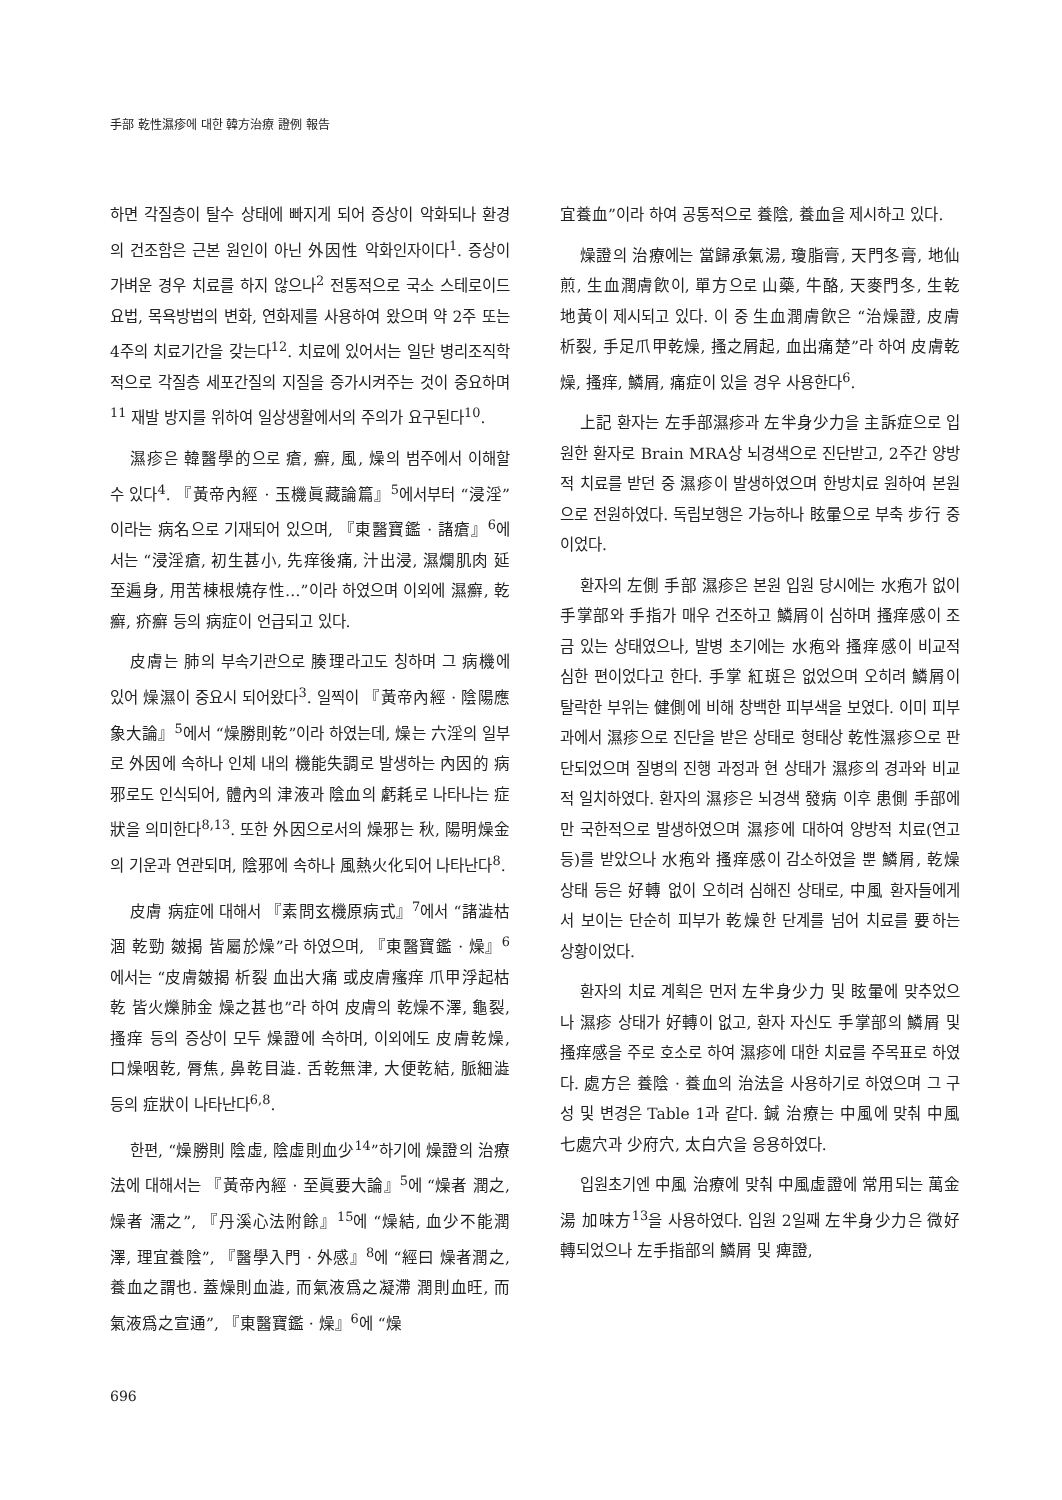手部 乾性濕疹에 대한 韓方治療 證例 報告
하면 각질층이 탈수 상태에 빠지게 되어 증상이 악화되나 환경의 건조함은 근본 원인이 아닌 外因性 악화인자이다<sup>1</sup>. 증상이 가벼운 경우 치료를 하지 않으나<sup>2</sup> 전통적으로 국소 스테로이드 요법, 목욕방법의 변화, 연화제를 사용하여 왔으며 약 2주 또는 4주의 치료기간을 갖는다<sup>12</sup>. 치료에 있어서는 일단 병리조직학적으로 각질층 세포간질의 지질을 증가시켜주는 것이 중요하며<sup>11</sup> 재발 방지를 위하여 일상생활에서의 주의가 요구된다<sup>10</sup>.
濕疹은 韓醫學的으로 瘡, 癬, 風, 燥의 범주에서 이해할 수 있다<sup>4</sup>. 『黃帝內經 · 玉機眞藏論篇』<sup>5</sup>에서부터 “浸淫”이라는 病名으로 기재되어 있으며, 『東醫寶鑑 · 諸瘡』<sup>6</sup>에서는 “浸淫瘡, 初生甚小, 先痒後痛, 汁出浸, 濕爛肌肉 延至遍身, 用苦棟根燒存性…”이라 하였으며 이외에 濕癬, 乾癬, 疥癬 등의 病症이 언급되고 있다.
皮膚는 肺의 부속기관으로 腠理라고도 칭하며 그 病機에 있어 燥濕이 중요시 되어왔다<sup>3</sup>. 일찍이 『黃帝內經 · 陰陽應象大論』<sup>5</sup>에서 “燥勝則乾”이라 하였는데, 燥는 六淫의 일부로 外因에 속하나 인체 내의 機能失調로 발생하는 內因的 病邪로도 인식되어, 體內의 津液과 陰血의 虧耗로 나타나는 症狀을 의미한다<sup>8,13</sup>. 또한 外因으로서의 燥邪는 秋, 陽明燥金의 기운과 연관되며, 陰邪에 속하나 風熱火化되어 나타난다<sup>8</sup>.
皮膚 病症에 대해서 『素問玄機原病式』<sup>7</sup>에서 “諸澁枯涸 乾勁 皴揭 皆屬於燥”라 하였으며, 『東醫寶鑑 · 燥』<sup>6</sup>에서는 “皮膚皴揭 析裂 血出大痛 或皮膚瘙痒 爪甲浮起枯乾 皆火爍肺金 燥之甚也”라 하여 皮膚의 乾燥不澤, 龜裂, 搔痒 등의 증상이 모두 燥證에 속하며, 이외에도 皮膚乾燥, 口燥咽乾, 脣焦, 鼻乾目澁. 舌乾無津, 大便乾結, 脈細澁 등의 症狀이 나타난다<sup>6,8</sup>.
한편, “燥勝則 陰虛, 陰虛則血少<sup>14</sup>”하기에 燥證의 治療法에 대해서는 『黃帝內經 · 至眞要大論』<sup>5</sup>에 “燥者 潤之, 燥者 濡之”, 『丹溪心法附餘』<sup>15</sup>에 “燥結, 血少不能潤澤, 理宜養陰”, 『醫學入門 · 外感』<sup>8</sup>에 “經曰 燥者潤之, 養血之謂也. 蓋燥則血澁, 而氣液爲之凝滯 潤則血旺, 而氣液爲之宣通”, 『東醫寶鑑 · 燥』<sup>6</sup>에 “燥
宜養血”이라 하여 공통적으로 養陰, 養血을 제시하고 있다.
燥證의 治療에는 當歸承氣湯, 瓊脂膏, 天門冬膏, 地仙煎, 生血潤膚飮이, 單方으로 山藥, 牛酪, 天麥門冬, 生乾地黃이 제시되고 있다. 이 중 生血潤膚飮은 “治燥證, 皮膚析裂, 手足爪甲乾燥, 搔之屑起, 血出痛楚”라 하여 皮膚乾燥, 搔痒, 鱗屑, 痛症이 있을 경우 사용한다<sup>6</sup>.
上記 환자는 左手部濕疹과 左半身少力을 主訴症으로 입원한 환자로 Brain MRA상 뇌경색으로 진단받고, 2주간 양방적 치료를 받던 중 濕疹이 발생하였으며 한방치료 원하여 본원으로 전원하였다. 독립보행은 가능하나 眩暈으로 부축 步行 중이었다.
환자의 左側 手部 濕疹은 본원 입원 당시에는 水疱가 없이 手掌部와 手指가 매우 건조하고 鱗屑이 심하며 搔痒感이 조금 있는 상태였으나, 발병 초기에는 水疱와 搔痒感이 비교적 심한 편이었다고 한다. 手掌 紅斑은 없었으며 오히려 鱗屑이 탈락한 부위는 健側에 비해 창백한 피부색을 보였다. 이미 피부과에서 濕疹으로 진단을 받은 상태로 형태상 乾性濕疹으로 판단되었으며 질병의 진행 과정과 현 상태가 濕疹의 경과와 비교적 일치하였다. 환자의 濕疹은 뇌경색 發病 이후 患側 手部에만 국한적으로 발생하였으며 濕疹에 대하여 양방적 치료(연고 등)를 받았으나 水疱와 搔痒感이 감소하였을 뿐 鱗屑, 乾燥 상태 등은 好轉 없이 오히려 심해진 상태로, 中風 환자들에게서 보이는 단순히 피부가 乾燥한 단계를 넘어 치료를 要하는 상황이었다.
환자의 치료 계획은 먼저 左半身少力 및 眩暈에 맞추었으나 濕疹 상태가 好轉이 없고, 환자 자신도 手掌部의 鱗屑 및 搔痒感을 주로 호소로 하여 濕疹에 대한 치료를 주목표로 하였다. 處方은 養陰 · 養血의 治法을 사용하기로 하였으며 그 구성 및 변경은 Table 1과 같다. 鍼 治療는 中風에 맞춰 中風七處穴과 少府穴, 太白穴을 응용하였다.
입원초기엔 中風 治療에 맞춰 中風虛證에 常用되는 萬金湯 加味方<sup>13</sup>을 사용하였다. 입원 2일째 左半身少力은 微好轉되었으나 左手指部의 鱗屑 및 痺證,
696